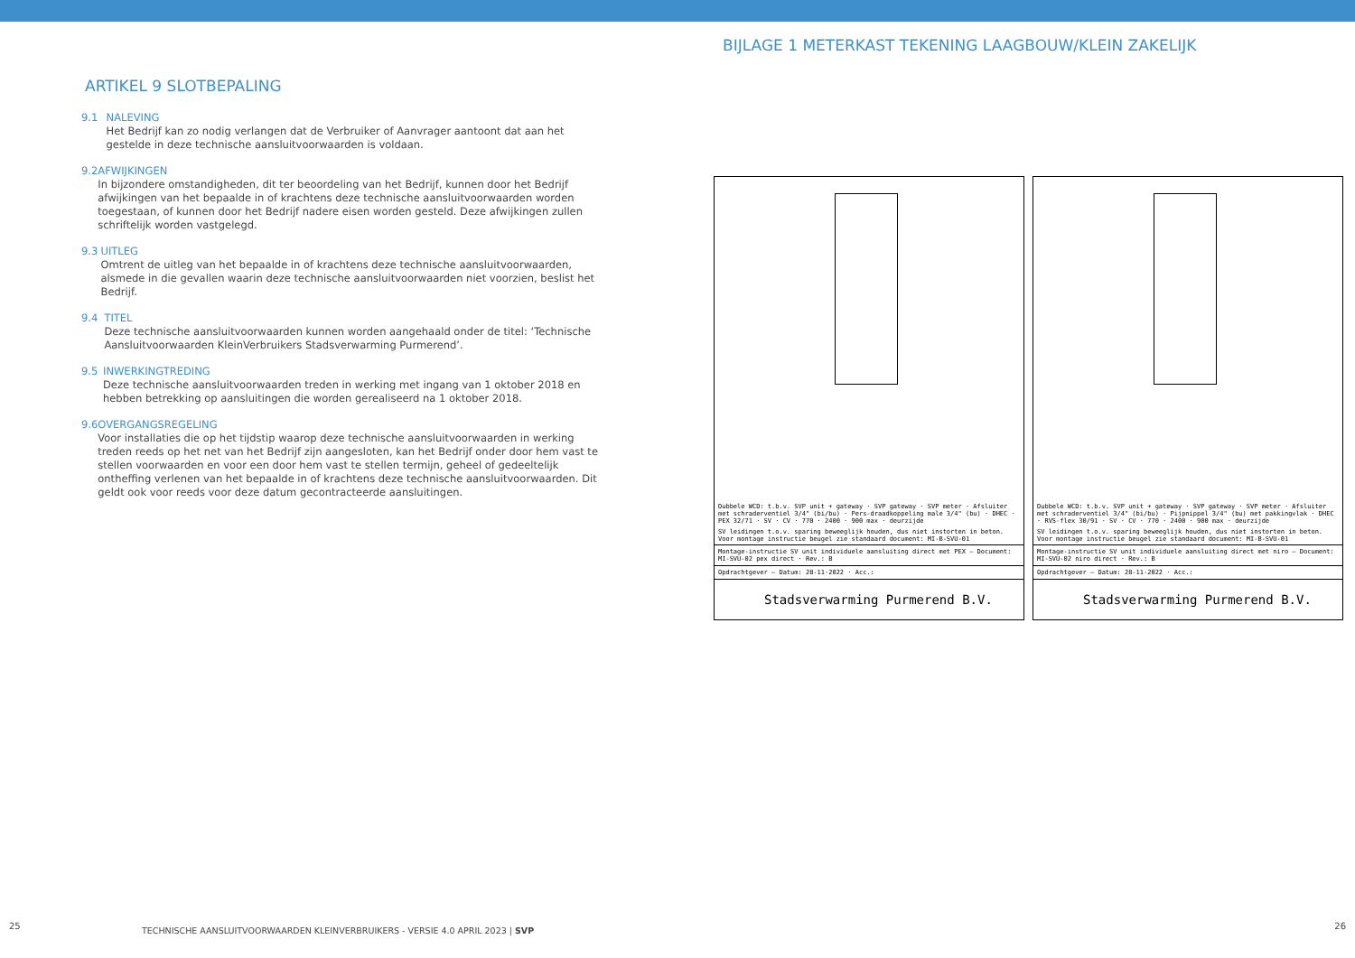ARTIKEL 9 SLOTBEPALING
9.1 NALEVING
Het Bedrijf kan zo nodig verlangen dat de Verbruiker of Aanvrager aantoont dat aan het gestelde in deze technische aansluitvoorwaarden is voldaan.
9.2 AFWIJKINGEN
In bijzondere omstandigheden, dit ter beoordeling van het Bedrijf, kunnen door het Bedrijf afwijkingen van het bepaalde in of krachtens deze technische aansluitvoorwaarden worden toegestaan, of kunnen door het Bedrijf nadere eisen worden gesteld. Deze afwijkingen zullen schriftelijk worden vastgelegd.
9.3 UITLEG
Omtrent de uitleg van het bepaalde in of krachtens deze technische aansluitvoorwaarden, alsmede in die gevallen waarin deze technische aansluitvoorwaarden niet voorzien, beslist het Bedrijf.
9.4 TITEL
Deze technische aansluitvoorwaarden kunnen worden aangehaald onder de titel: ‘Technische Aansluitvoorwaarden KleinVerbruikers Stadsverwarming Purmerend’.
9.5 INWERKINGTREDING
Deze technische aansluitvoorwaarden treden in werking met ingang van 1 oktober 2018 en hebben betrekking op aansluitingen die worden gerealiseerd na 1 oktober 2018.
9.6 OVERGANGSREGELING
Voor installaties die op het tijdstip waarop deze technische aansluitvoorwaarden in werking treden reeds op het net van het Bedrijf zijn aangesloten, kan het Bedrijf onder door hem vast te stellen voorwaarden en voor een door hem vast te stellen termijn, geheel of gedeeltelijk ontheffing verlenen van het bepaalde in of krachtens deze technische aansluitvoorwaarden. Dit geldt ook voor reeds voor deze datum gecontracteerde aansluitingen.
BIJLAGE 1 METERKAST TEKENING LAAGBOUW/KLEIN ZAKELIJK
Dubbele WCD: t.b.v. SVP unit + gateway · SVP gateway · SVP meter · Afsluiter met schraderventiel 3/4" (bi/bu) · Pers-draadkoppeling male 3/4" (bu) · DHEC · PEX 32/71 · SV · CV · 770 · 2400 · 900 max · deurzijde
SV leidingen t.o.v. sparing beweeglijk houden, dus niet instorten in beton.
Voor montage instructie beugel zie standaard document: MI-B-SVU-01
Montage-instructie SV unit individuele aansluiting direct met PEX — Document: MI-SVU-02 pex direct · Rev.: B
Opdrachtgever — Datum: 28-11-2022 · Acc.:
Stadsverwarming Purmerend B.V.
Dubbele WCD: t.b.v. SVP unit + gateway · SVP gateway · SVP meter · Afsluiter met schraderventiel 3/4" (bi/bu) · Pijpnippel 3/4" (bu) met pakkingvlak · DHEC · RVS-flex 30/91 · SV · CV · 770 · 2400 · 900 max · deurzijde
SV leidingen t.o.v. sparing beweeglijk houden, dus niet instorten in beton.
Voor montage instructie beugel zie standaard document: MI-B-SVU-01
Montage-instructie SV unit individuele aansluiting direct met niro — Document: MI-SVU-02 niro direct · Rev.: B
Opdrachtgever — Datum: 28-11-2022 · Acc.:
Stadsverwarming Purmerend B.V.
25
TECHNISCHE AANSLUITVOORWAARDEN KLEINVERBRUIKERS - VERSIE 4.0 APRIL 2023 | SVP
26